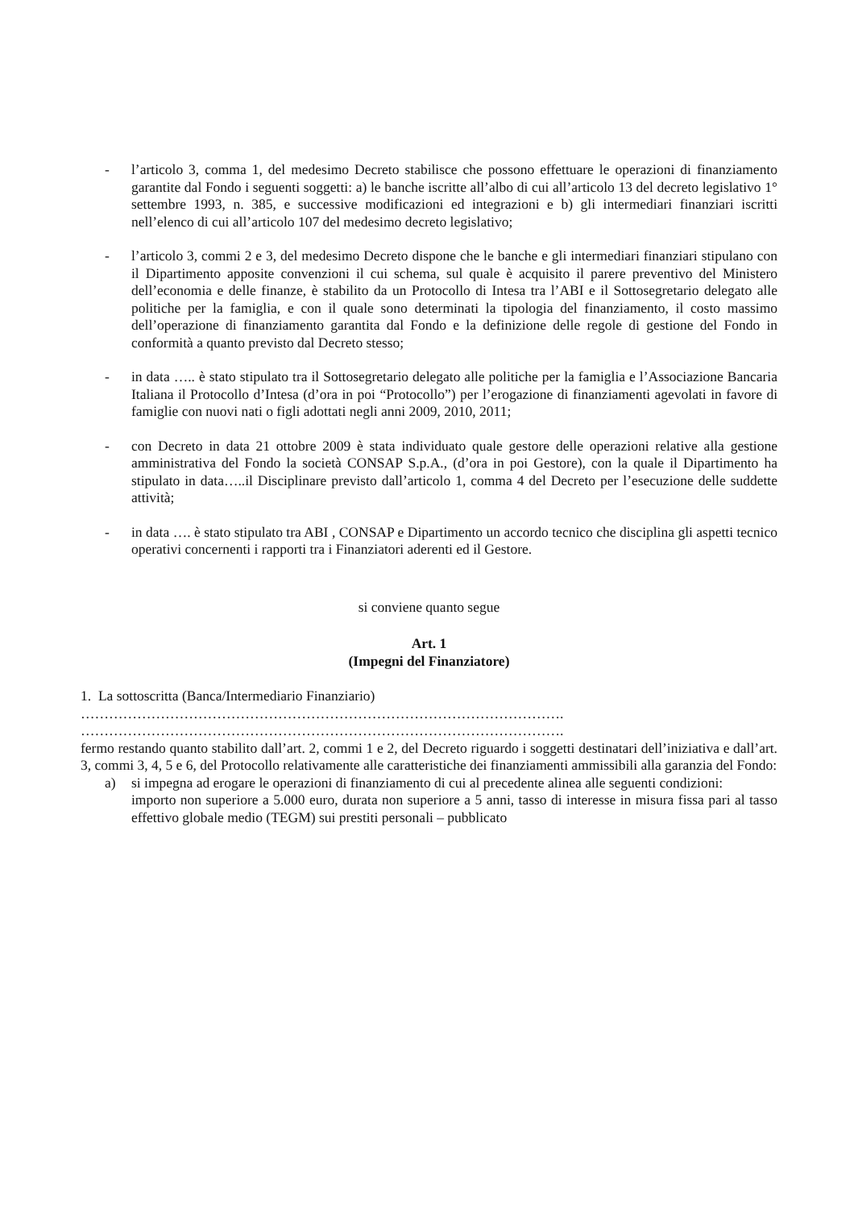- l’articolo 3, comma 1, del medesimo Decreto stabilisce che possono effettuare le operazioni di finanziamento garantite dal Fondo i seguenti soggetti: a) le banche iscritte all’albo di cui all’articolo 13 del decreto legislativo 1° settembre 1993, n. 385, e successive modificazioni ed integrazioni e b) gli intermediari finanziari iscritti nell’elenco di cui all’articolo 107 del medesimo decreto legislativo;
- l’articolo 3, commi 2 e 3, del medesimo Decreto dispone che le banche e gli intermediari finanziari stipulano con il Dipartimento apposite convenzioni il cui schema, sul quale è acquisito il parere preventivo del Ministero dell’economia e delle finanze, è stabilito da un Protocollo di Intesa tra l’ABI e il Sottosegretario delegato alle politiche per la famiglia, e con il quale sono determinati la tipologia del finanziamento, il costo massimo dell’operazione di finanziamento garantita dal Fondo e la definizione delle regole di gestione del Fondo in conformità a quanto previsto dal Decreto stesso;
- in data ….. è stato stipulato tra il Sottosegretario delegato alle politiche per la famiglia e l’Associazione Bancaria Italiana il Protocollo d’Intesa (d’ora in poi “Protocollo”) per l’erogazione di finanziamenti agevolati in favore di famiglie con nuovi nati o figli adottati negli anni 2009, 2010, 2011;
- con Decreto in data 21 ottobre 2009 è stata individuato quale gestore delle operazioni relative alla gestione amministrativa del Fondo la società CONSAP S.p.A., (d’ora in poi Gestore), con la quale il Dipartimento ha stipulato in data…..il Disciplinare previsto dall’articolo 1, comma 4 del Decreto per l’esecuzione delle suddette attività;
- in data …. è stato stipulato tra ABI , CONSAP e Dipartimento un accordo tecnico che disciplina gli aspetti tecnico operativi concernenti i rapporti tra i Finanziatori aderenti ed il Gestore.
si conviene quanto segue
Art. 1
(Impegni del Finanziatore)
1. La sottoscritta (Banca/Intermediario Finanziario)
………………………………………………………………………………………….
………………………………………………………………………………………….
fermo restando quanto stabilito dall’art. 2, commi 1 e 2, del Decreto riguardo i soggetti destinatari dell’iniziativa e dall’art. 3, commi 3, 4, 5 e 6, del Protocollo relativamente alle caratteristiche dei finanziamenti ammissibili alla garanzia del Fondo:
a) si impegna ad erogare le operazioni di finanziamento di cui al precedente alinea alle seguenti condizioni:
importo non superiore a 5.000 euro, durata non superiore a 5 anni, tasso di interesse in misura fissa pari al tasso effettivo globale medio (TEGM) sui prestiti personali – pubblicato